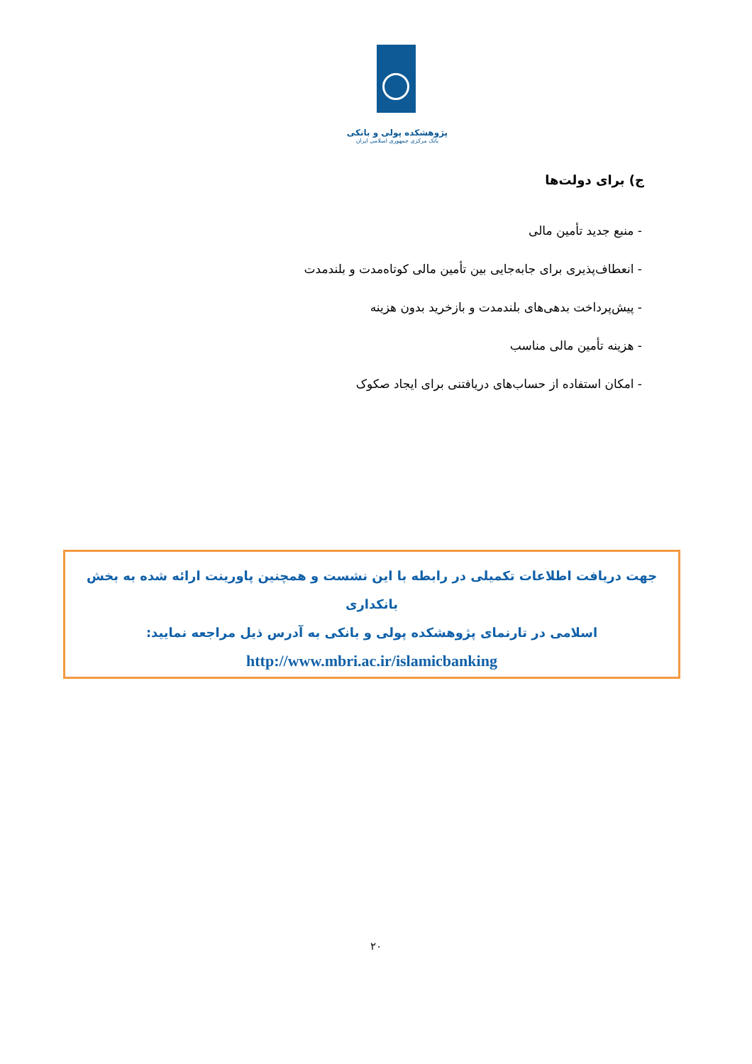پژوهشکده پولی و بانکی
بانک مرکزی جمهوری اسلامی ایران
ج) برای دولت‌ها
- منبع جدید تأمین مالی
- انعطاف‌پذیری برای جابه‌جایی بین تأمین مالی کوتاه‌مدت و بلندمدت
- پیش‌پرداخت بدهی‌های بلندمدت و بازخرید بدون هزینه
- هزینه تأمین مالی مناسب
- امکان استفاده از حساب‌های دریافتنی برای ایجاد صکوک
جهت دریافت اطلاعات تکمیلی در رابطه با این نشست و همچنین پاورینت ارائه شده به بخش بانکداری
اسلامی در تارنمای پژوهشکده پولی و بانکی به آدرس ذیل مراجعه نمایید:
http://www.mbri.ac.ir/islamicbanking
۲۰